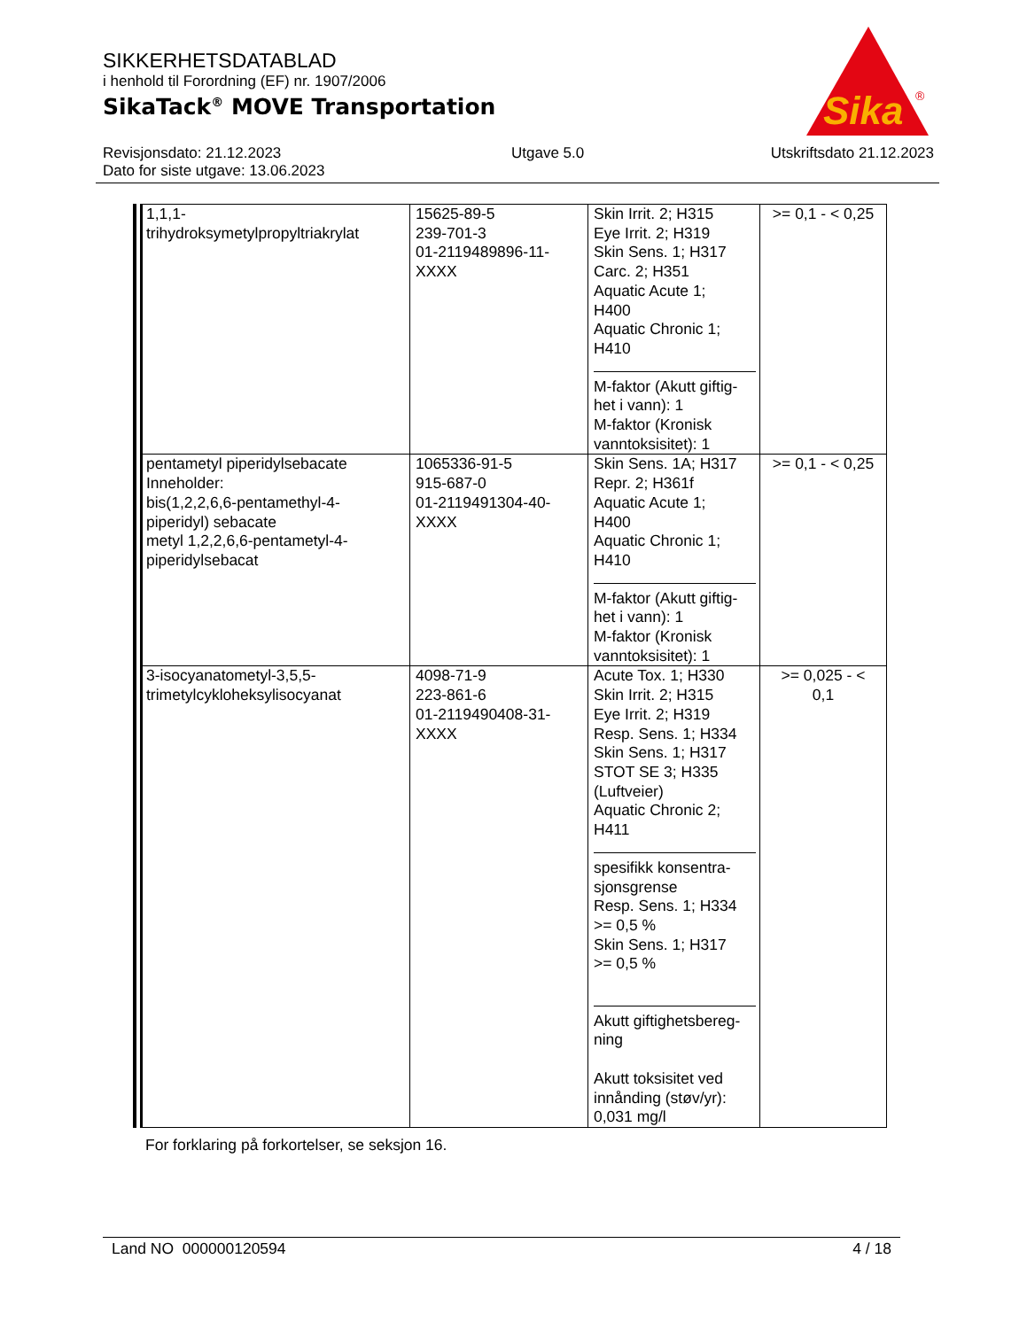SIKKERHETSDATABLAD
i henhold til Forordning (EF) nr. 1907/2006
SikaTack<sup>®</sup> MOVE Transportation
Sika
®
Revisjonsdato: 21.12.2023
Dato for siste utgave: 13.06.2023
Utgave 5.0 Utskriftsdato 21.12.2023
| 1,1,1- trihydroksymetylpropyltriakrylat | 15625-89-5 239-701-3 01-2119489896-11- XXXX | Skin Irrit. 2; H315 Eye Irrit. 2; H319 Skin Sens. 1; H317 Carc. 2; H351 Aquatic Acute 1; H400 Aquatic Chronic 1; H410 M-faktor (Akutt giftig- het i vann): 1 M-faktor (Kronisk vanntoksisitet): 1 | >= 0,1 - < 0,25 |
| pentametyl piperidylsebacate Inneholder: bis(1,2,2,6,6-pentamethyl-4- piperidyl) sebacate metyl 1,2,2,6,6-pentametyl-4- piperidylsebacat | 1065336-91-5 915-687-0 01-2119491304-40- XXXX | Skin Sens. 1A; H317 Repr. 2; H361f Aquatic Acute 1; H400 Aquatic Chronic 1; H410 M-faktor (Akutt giftig- het i vann): 1 M-faktor (Kronisk vanntoksisitet): 1 | >= 0,1 - < 0,25 |
| 3-isocyanatometyl-3,5,5- trimetylcykloheksylisocyanat | 4098-71-9 223-861-6 01-2119490408-31- XXXX | Acute Tox. 1; H330 Skin Irrit. 2; H315 Eye Irrit. 2; H319 Resp. Sens. 1; H334 Skin Sens. 1; H317 STOT SE 3; H335 (Luftveier) Aquatic Chronic 2; H411 spesifikk konsentra- sjonsgrense Resp. Sens. 1; H334 >= 0,5 % Skin Sens. 1; H317 >= 0,5 % Akutt giftighetsbereg- ning Akutt toksisitet ved innånding (støv/yr): 0,031 mg/l | >= 0,025 - < 0,1 |
For forklaring på forkortelser, se seksjon 16.
Land NO 000000120594 4 / 18